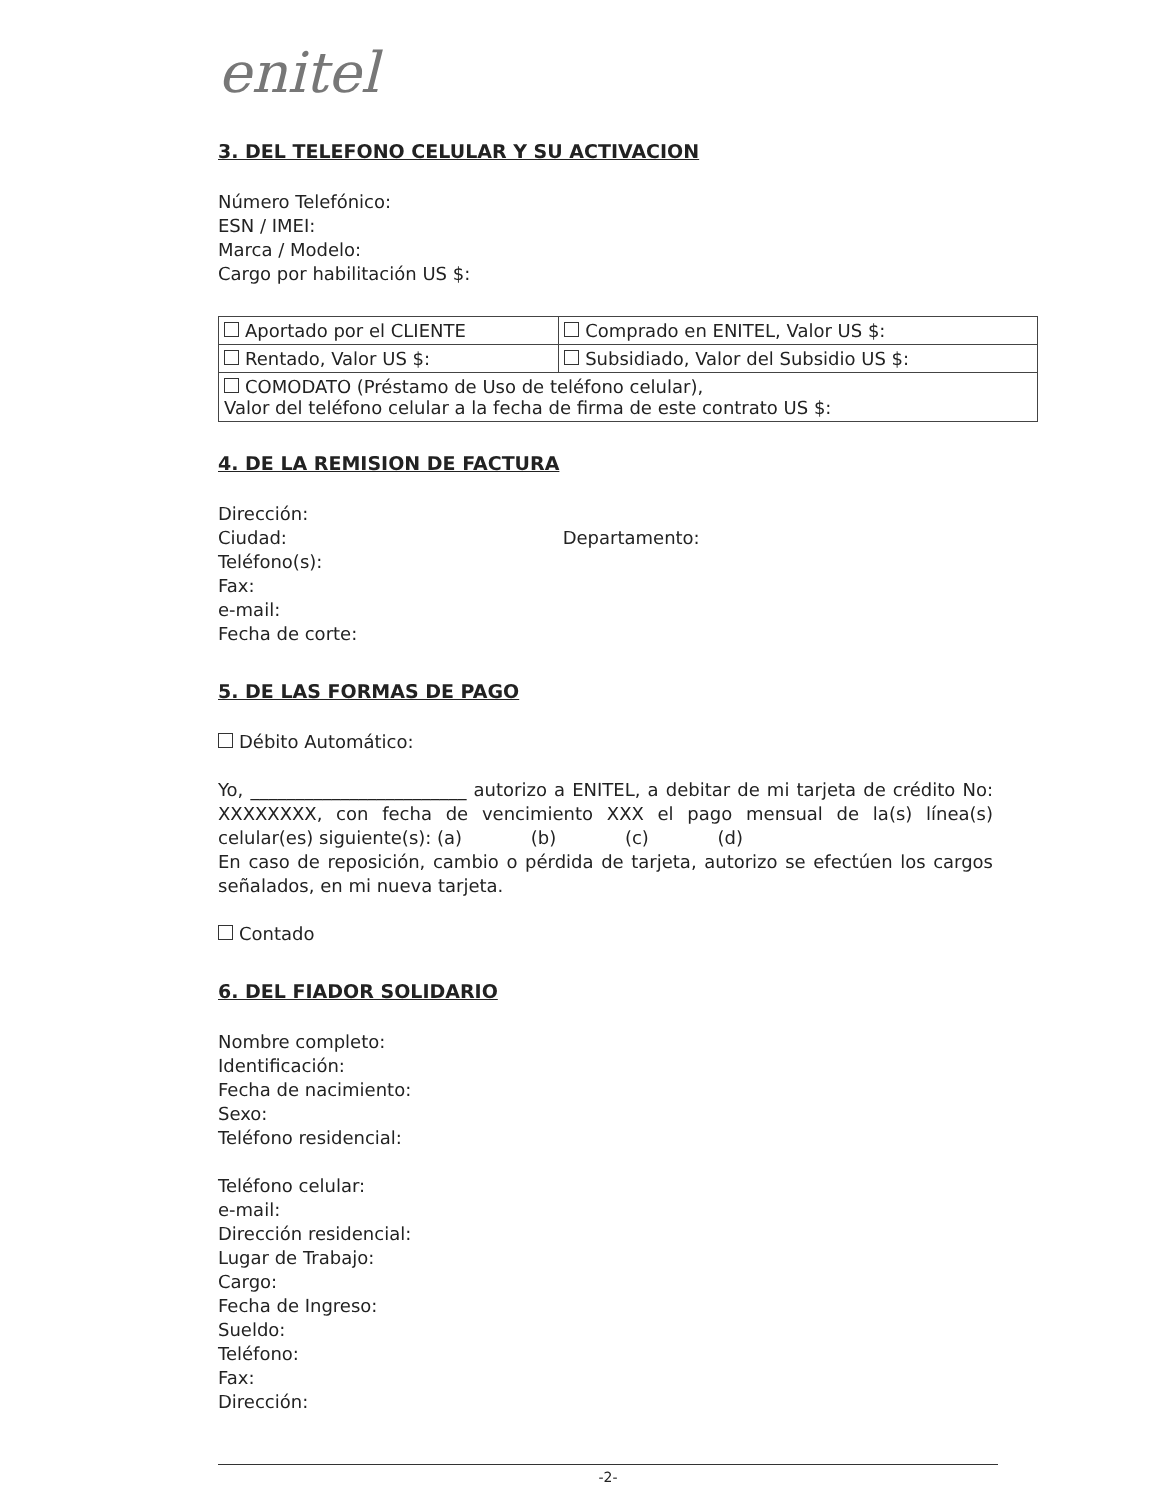enitel
3. DEL TELEFONO CELULAR Y SU ACTIVACION
Número Telefónico:
ESN / IMEI:
Marca / Modelo:
Cargo por habilitación US $:
| Aportado por el CLIENTE | Comprado en ENITEL, Valor US $: |
| Rentado, Valor US $: | Subsidiado, Valor del Subsidio US $: |
| COMODATO (Préstamo de Uso de teléfono celular), Valor del teléfono celular a la fecha de firma de este contrato US $: | |
4. DE LA REMISION DE FACTURA
Dirección:
Ciudad: Departamento:
Teléfono(s):
Fax:
e-mail:
Fecha de corte:
5. DE LAS FORMAS DE PAGO
Débito Automático:
Yo, ________________________ autorizo a ENITEL, a debitar de mi tarjeta de crédito No: XXXXXXXX, con fecha de vencimiento XXX el pago mensual de la(s) línea(s) celular(es) siguiente(s): (a) (b) (c) (d)
En caso de reposición, cambio o pérdida de tarjeta, autorizo se efectúen los cargos señalados, en mi nueva tarjeta.
Contado
6. DEL FIADOR SOLIDARIO
Nombre completo:
Identificación:
Fecha de nacimiento:
Sexo:
Teléfono residencial:
Teléfono celular:
e-mail:
Dirección residencial:
Lugar de Trabajo:
Cargo:
Fecha de Ingreso:
Sueldo:
Teléfono:
Fax:
Dirección:
-2-